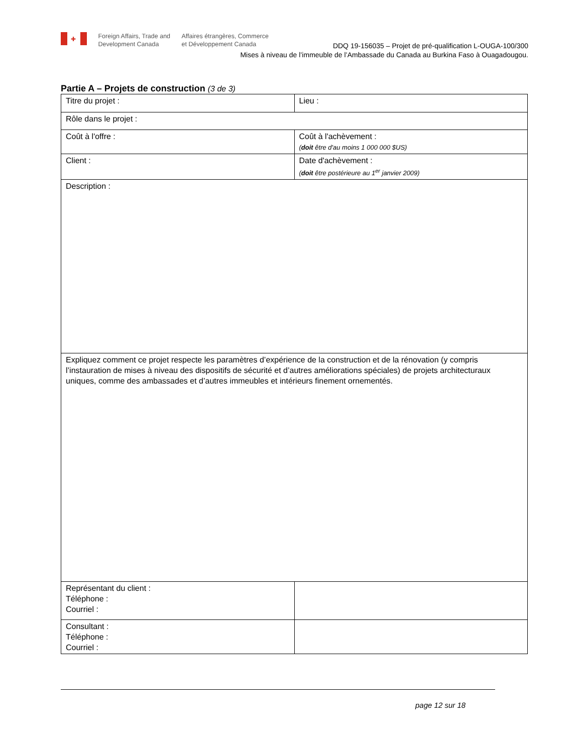✚ Foreign Affairs, Trade and
Development Canada Affaires étrangères, Commerce
et Développement Canada
DDQ 19-156035 – Projet de pré-qualification L-OUGA-100/300
Mises à niveau de l’immeuble de l’Ambassade du Canada au Burkina Faso à Ouagadougou.
Partie A – Projets de construction (3 de 3)
| Titre du projet : | Lieu : |
| Rôle dans le projet : | |
| Coût à l'offre : | Coût à l'achèvement : ( doit être d'au moins 1 000 000 $US) |
| Client : | Date d'achèvement : ( doit être postérieure au 1<sup>er</sup> janvier 2009) |
| Description : | |
| Expliquez comment ce projet respecte les paramètres d’expérience de la construction et de la rénovation (y compris l’instauration de mises à niveau des dispositifs de sécurité et d’autres améliorations spéciales) de projets architecturaux uniques, comme des ambassades et d’autres immeubles et intérieurs finement ornementés. | |
| Représentant du client : Téléphone : Courriel : | |
| Consultant : Téléphone : Courriel : | |
page 12 sur 18